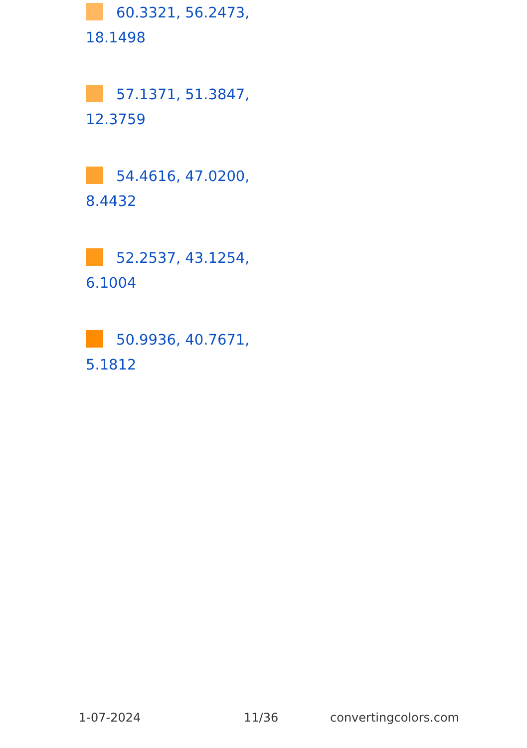60.3321, 56.2473, 18.1498
57.1371, 51.3847, 12.3759
54.4616, 47.0200, 8.4432
52.2537, 43.1254, 6.1004
50.9936, 40.7671, 5.1812
1-07-2024 11/36 convertingcolors.com